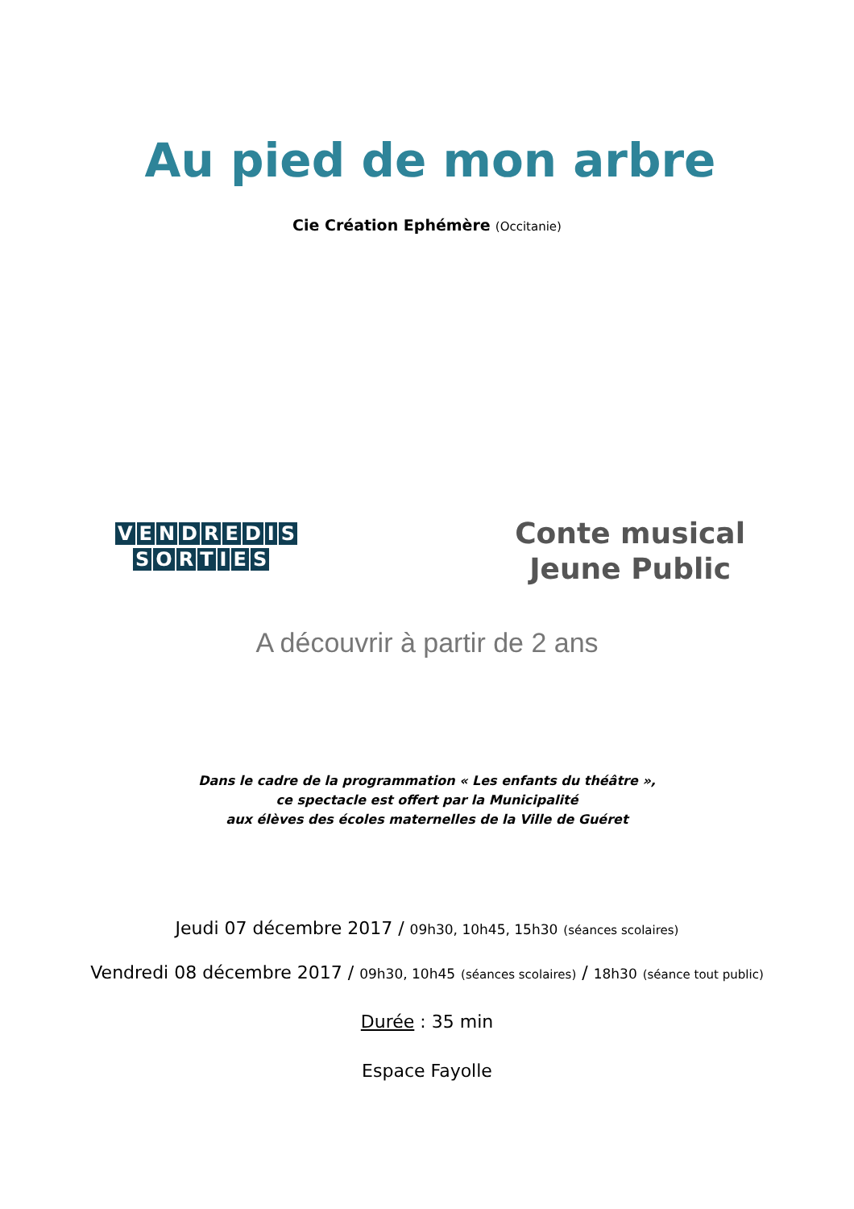Au pied de mon arbre
Cie Création Ephémère (Occitanie)
VENDREDIS
SORTIES
Conte musical
Jeune Public
A découvrir à partir de 2 ans
Dans le cadre de la programmation « Les enfants du théâtre »,
ce spectacle est offert par la Municipalité
aux élèves des écoles maternelles de la Ville de Guéret
Jeudi 07 décembre 2017 / 09h30, 10h45, 15h30 (séances scolaires)
Vendredi 08 décembre 2017 / 09h30, 10h45 (séances scolaires) / 18h30 (séance tout public)
Durée : 35 min
Espace Fayolle